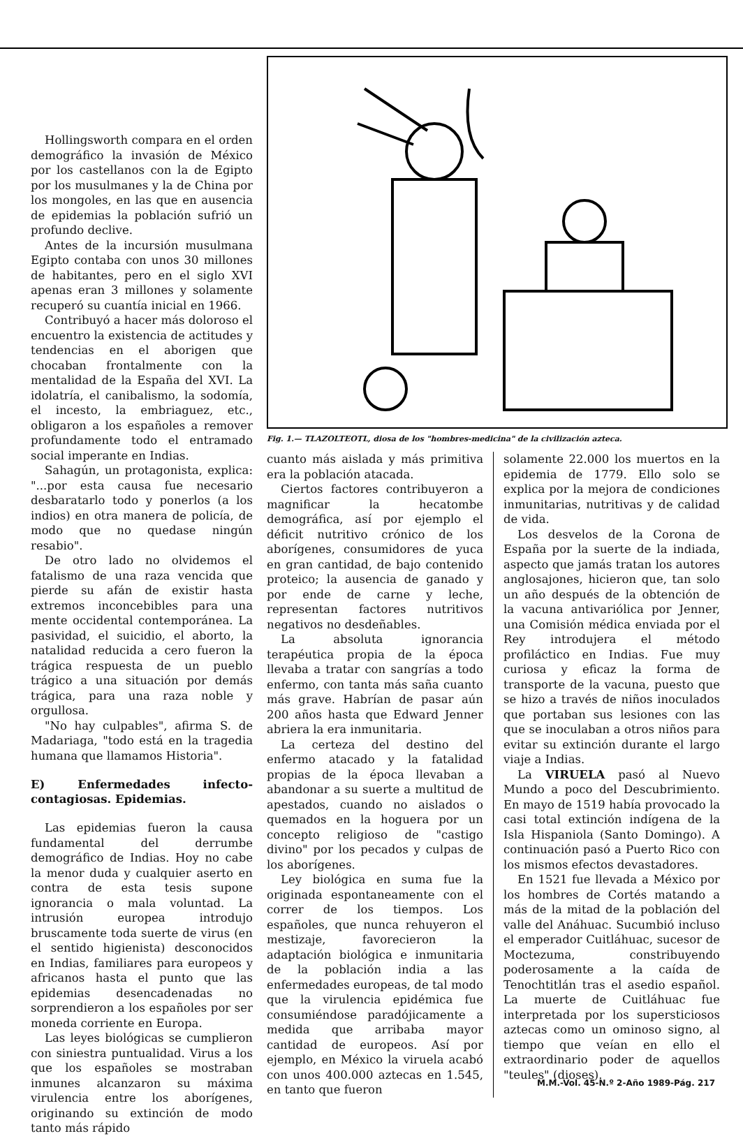Hollingsworth compara en el orden demográfico la invasión de México por los castellanos con la de Egipto por los musulmanes y la de China por los mongoles, en las que en ausencia de epidemias la población sufrió un profundo declive.
Antes de la incursión musulmana Egipto contaba con unos 30 millones de habitantes, pero en el siglo XVI apenas eran 3 millones y solamente recuperó su cuantía inicial en 1966.
Contribuyó a hacer más doloroso el encuentro la existencia de actitudes y tendencias en el aborigen que chocaban frontalmente con la mentalidad de la España del XVI. La idolatría, el canibalismo, la sodomía, el incesto, la embriaguez, etc., obligaron a los españoles a remover profundamente todo el entramado social imperante en Indias.
Sahagún, un protagonista, explica: "...por esta causa fue necesario desbaratarlo todo y ponerlos (a los indios) en otra manera de policía, de modo que no quedase ningún resabio".
De otro lado no olvidemos el fatalismo de una raza vencida que pierde su afán de existir hasta extremos inconcebibles para una mente occidental contemporánea. La pasividad, el suicidio, el aborto, la natalidad reducida a cero fueron la trágica respuesta de un pueblo trágico a una situación por demás trágica, para una raza noble y orgullosa.
"No hay culpables", afirma S. de Madariaga, "todo está en la tragedia humana que llamamos Historia".
E) Enfermedades infecto-contagiosas. Epidemias.
Las epidemias fueron la causa fundamental del derrumbe demográfico de Indias. Hoy no cabe la menor duda y cualquier aserto en contra de esta tesis supone ignorancia o mala voluntad. La intrusión europea introdujo bruscamente toda suerte de virus (en el sentido higienista) desconocidos en Indias, familiares para europeos y africanos hasta el punto que las epidemias desencadenadas no sorprendieron a los españoles por ser moneda corriente en Europa.
Las leyes biológicas se cumplieron con siniestra puntualidad. Virus a los que los españoles se mostraban inmunes alcanzaron su máxima virulencia entre los aborígenes, originando su extinción de modo tanto más rápido
Fig. 1.— TLAZOLTEOTL, diosa de los "hombres-medicina" de la civilización azteca.
cuanto más aislada y más primitiva era la población atacada.
Ciertos factores contribuyeron a magnificar la hecatombe demográfica, así por ejemplo el déficit nutritivo crónico de los aborígenes, consumidores de yuca en gran cantidad, de bajo contenido proteico; la ausencia de ganado y por ende de carne y leche, representan factores nutritivos negativos no desdeñables.
La absoluta ignorancia terapéutica propia de la época llevaba a tratar con sangrías a todo enfermo, con tanta más saña cuanto más grave. Habrían de pasar aún 200 años hasta que Edward Jenner abriera la era inmunitaria.
La certeza del destino del enfermo atacado y la fatalidad propias de la época llevaban a abandonar a su suerte a multitud de apestados, cuando no aislados o quemados en la hoguera por un concepto religioso de "castigo divino" por los pecados y culpas de los aborígenes.
Ley biológica en suma fue la originada espontaneamente con el correr de los tiempos. Los españoles, que nunca rehuyeron el mestizaje, favorecieron la adaptación biológica e inmunitaria de la población india a las enfermedades europeas, de tal modo que la virulencia epidémica fue consumiéndose paradójicamente a medida que arribaba mayor cantidad de europeos. Así por ejemplo, en México la viruela acabó con unos 400.000 aztecas en 1.545, en tanto que fueron
solamente 22.000 los muertos en la epidemia de 1779. Ello solo se explica por la mejora de condiciones inmunitarias, nutritivas y de calidad de vida.
Los desvelos de la Corona de España por la suerte de la indiada, aspecto que jamás tratan los autores anglosajones, hicieron que, tan solo un año después de la obtención de la vacuna antivariólica por Jenner, una Comisión médica enviada por el Rey introdujera el método profiláctico en Indias. Fue muy curiosa y eficaz la forma de transporte de la vacuna, puesto que se hizo a través de niños inoculados que portaban sus lesiones con las que se inoculaban a otros niños para evitar su extinción durante el largo viaje a Indias.
La VIRUELA pasó al Nuevo Mundo a poco del Descubrimiento. En mayo de 1519 había provocado la casi total extinción indígena de la Isla Hispaniola (Santo Domingo). A continuación pasó a Puerto Rico con los mismos efectos devastadores.
En 1521 fue llevada a México por los hombres de Cortés matando a más de la mitad de la población del valle del Anáhuac. Sucumbió incluso el emperador Cuitláhuac, sucesor de Moctezuma, constribuyendo poderosamente a la caída de Tenochtitlán tras el asedio español. La muerte de Cuitláhuac fue interpretada por los supersticiosos aztecas como un ominoso signo, al tiempo que veían en ello el extraordinario poder de aquellos "teules" (dioses).
M.M.-Vol. 45-N.º 2-Año 1989-Pág. 217